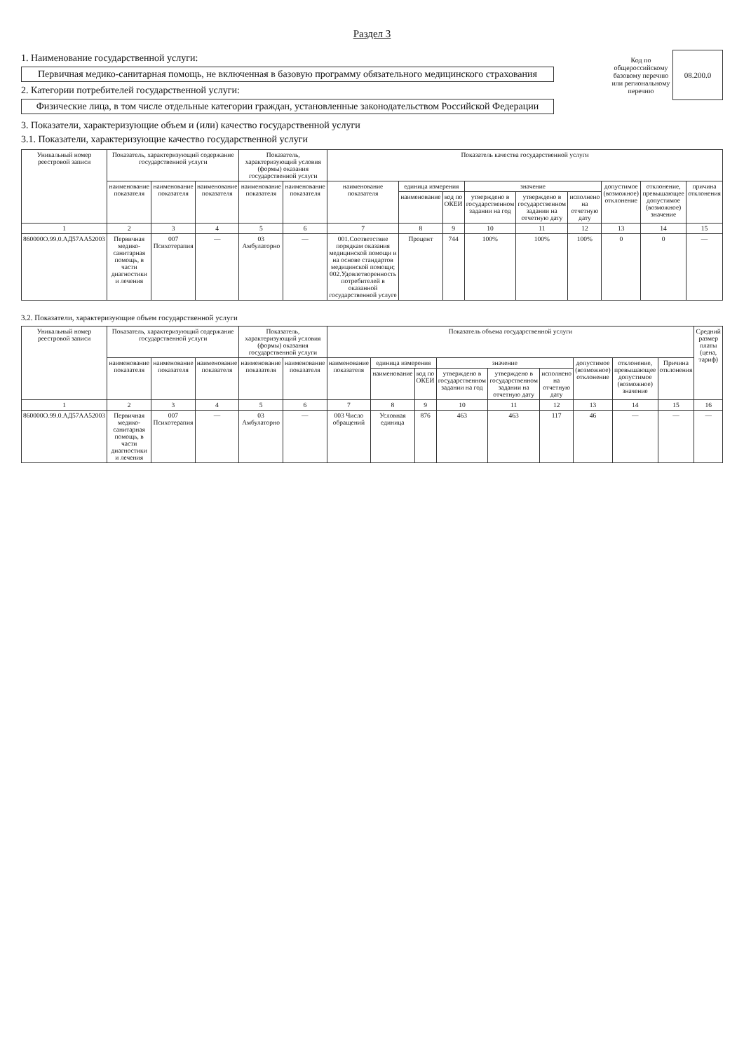Раздел 3
1. Наименование государственной услуги:
Первичная медико-санитарная помощь, не включенная в базовую программу обязательного медицинского страхования
2. Категории потребителей государственной услуги:
Физические лица, в том числе отдельные категории граждан, установленные законодательством Российской Федерации
Код по общероссийскому базовому перечню или региональному перечню
08.200.0
3. Показатели, характеризующие объем и (или) качество государственной услуги
3.1. Показатели, характеризующие качество государственной услуги
| Уникальный номер реестровой записи | Показатель, характеризующий содержание государственной услуги | | | Показатель, характеризующий условия (формы) оказания государственной услуги | | Показатель качества государственной услуги | | | | | | | | |
| --- | --- | --- | --- | --- | --- | --- | --- | --- | --- | --- | --- | --- | --- | --- |
| | наименование показателя | наименование показателя | наименование показателя | наименование показателя | наименование показателя | наименование показателя | единица измерения | | значение | | | допустимое (возможное) отклонение | отклонение, превышающее допустимое (возможное) значение | причина отклонения |
| | | | | | | | наименование | код по ОКЕИ | утверждено в государственном задании на год | утверждено в государственном задании на отчетную дату | исполнено на отчетную дату | | | |
| 1 | 2 | 3 | 4 | 5 | 6 | 7 | 8 | 9 | 10 | 11 | 12 | 13 | 14 | 15 |
| 860000О.99.0.АД57АА52003 | Первичная медико-санитарная помощь, в части диагностики и лечения | 007 Психотерапия | — | 03 Амбулаторно | — | 001.Соответствие порядкам оказания медицинской помощи и на основе стандартов медицинской помощи; 002.Удовлетворенность потребителей в оказанной государственной услуге | Процент | 744 | 100% | 100% | 100% | 0 | 0 | — |
3.2. Показатели, характеризующие объем государственной услуги
| Уникальный номер реестровой записи | Показатель, характеризующий содержание государственной услуги | | | Показатель, характеризующий условия (формы) оказания государственной услуги | | Показатель объема государственной услуги | | | | | | | | | Средний размер платы (цена, тариф) |
| --- | --- | --- | --- | --- | --- | --- | --- | --- | --- | --- | --- | --- | --- | --- | --- |
| | наименование показателя | наименование показателя | наименование показателя | наименование показателя | наименование показателя | наименование показателя | единица измерения | | значение | | | допустимое (возможное) отклонение | отклонение, превышающее допустимое (возможное) значение | Причина отклонения | |
| | | | | | | | наименование | код по ОКЕИ | утверждено в государственном задании на год | утверждено в государственном задании на отчетную дату | исполнено на отчетную дату | | | | |
| 1 | 2 | 3 | 4 | 5 | 6 | 7 | 8 | 9 | 10 | 11 | 12 | 13 | 14 | 15 | 16 |
| 860000О.99.0.АД57АА52003 | Первичная медико-санитарная помощь, в части диагностики и лечения | 007 Психотерапия | — | 03 Амбулаторно | — | 003 Число обращений | Условная единица | 876 | 463 | 463 | 117 | 46 | — | — | — |